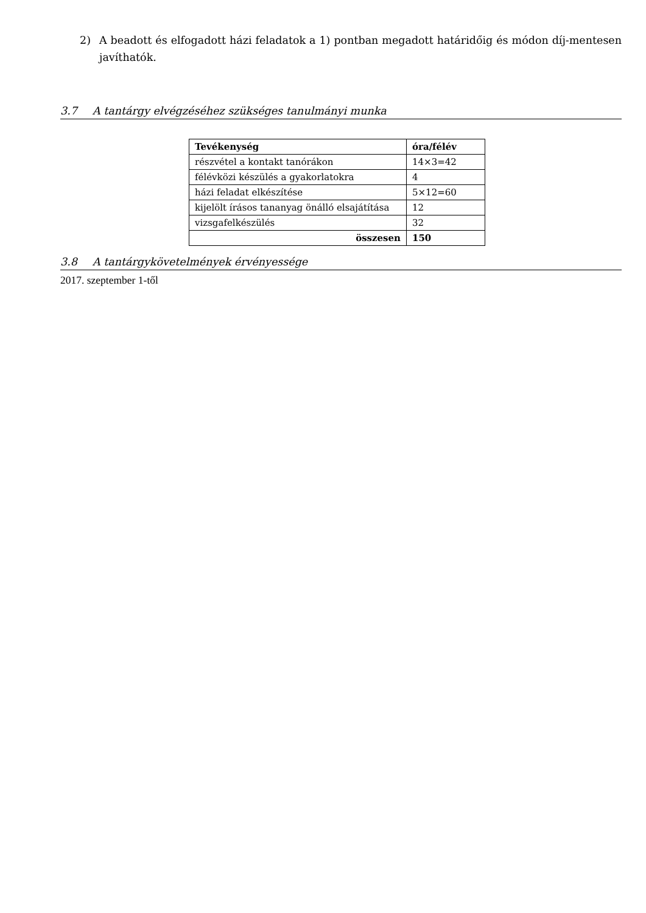2) A beadott és elfogadott házi feladatok a 1) pontban megadott határidőig és módon díj-mentesen javíthatók.
3.7 A tantárgy elvégzéséhez szükséges tanulmányi munka
| Tevékenység | óra/félév |
| --- | --- |
| részvétel a kontakt tanórákon | 14×3=42 |
| félévközi készülés a gyakorlatokra | 4 |
| házi feladat elkészítése | 5×12=60 |
| kijelölt írásos tananyag önálló elsajátítása | 12 |
| vizsgafelkészülés | 32 |
| összesen | 150 |
3.8 A tantárgykövetelmények érvényessége
2017. szeptember 1-től